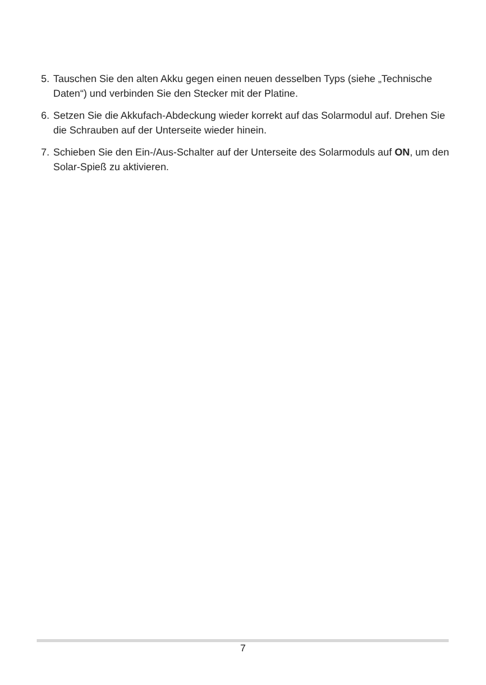5. Tauschen Sie den alten Akku gegen einen neuen desselben Typs (siehe „Technische Daten“) und verbinden Sie den Stecker mit der Platine.
6. Setzen Sie die Akkufach-Abdeckung wieder korrekt auf das Solarmodul auf. Drehen Sie die Schrauben auf der Unterseite wieder hinein.
7. Schieben Sie den Ein-/Aus-Schalter auf der Unterseite des Solarmoduls auf ON, um den Solar-Spieß zu aktivieren.
7